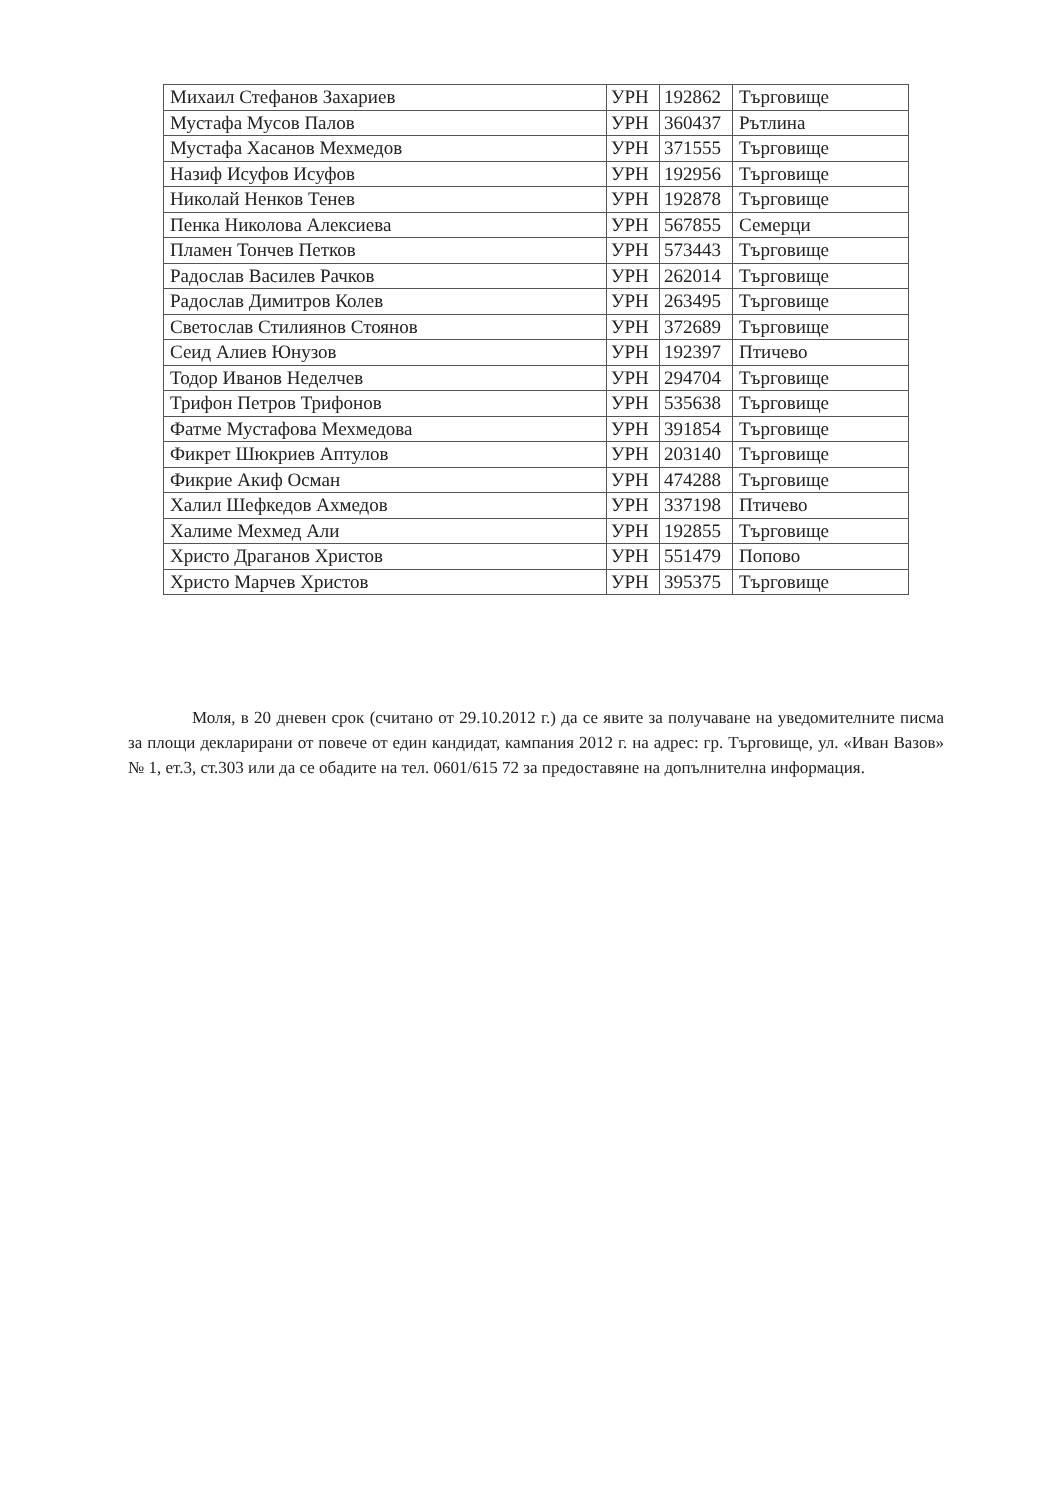| Михаил Стефанов Захариев | УРН | 192862 | Търговище |
| Мустафа Мусов Палов | УРН | 360437 | Рътлина |
| Мустафа Хасанов Мехмедов | УРН | 371555 | Търговище |
| Назиф Исуфов Исуфов | УРН | 192956 | Търговище |
| Николай Ненков Тенев | УРН | 192878 | Търговище |
| Пенка Николова Алексиева | УРН | 567855 | Семерци |
| Пламен Тончев Петков | УРН | 573443 | Търговище |
| Радослав Василев Рачков | УРН | 262014 | Търговище |
| Радослав Димитров Колев | УРН | 263495 | Търговище |
| Светослав Стилиянов Стоянов | УРН | 372689 | Търговище |
| Сеид Алиев Юнузов | УРН | 192397 | Птичево |
| Тодор Иванов Неделчев | УРН | 294704 | Търговище |
| Трифон Петров Трифонов | УРН | 535638 | Търговище |
| Фатме Мустафова Мехмедова | УРН | 391854 | Търговище |
| Фикрет Шюкриев Аптулов | УРН | 203140 | Търговище |
| Фикрие Акиф Осман | УРН | 474288 | Търговище |
| Халил Шефкедов Ахмедов | УРН | 337198 | Птичево |
| Халиме Мехмед Али | УРН | 192855 | Търговище |
| Христо Драганов Христов | УРН | 551479 | Попово |
| Христо Марчев Христов | УРН | 395375 | Търговище |
Моля, в 20 дневен срок (считано от 29.10.2012 г.) да се явите за получаване на уведомителните писма за площи декларирани от повече от един кандидат, кампания 2012 г. на адрес: гр. Търговище, ул. «Иван Вазов» № 1, ет.3, ст.303 или да се обадите на тел. 0601/615 72 за предоставяне на допълнителна информация.